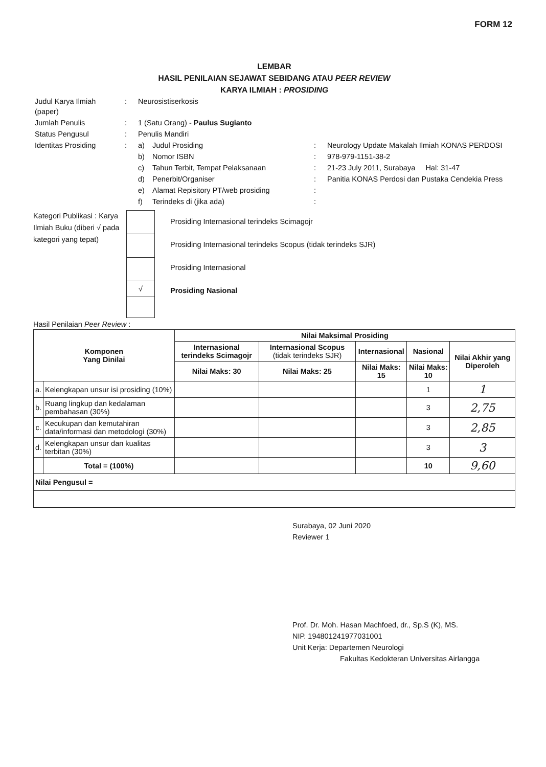FORM 12
LEMBAR
HASIL PENILAIAN SEJAWAT SEBIDANG ATAU PEER REVIEW
KARYA ILMIAH : PROSIDING
| Judul Karya Ilmiah (paper) | : | Neurosistiserkosis | | | |
| Jumlah Penulis | : | 1 (Satu Orang) - Paulus Sugianto | | | |
| Status Pengusul | : | Penulis Mandiri | | | |
| Identitas Prosiding | : | a) | Judul Prosiding | : | Neurology Update Makalah Ilmiah KONAS PERDOSI |
| | | b) | Nomor ISBN | : | 978-979-1151-38-2 |
| | | c) | Tahun Terbit, Tempat Pelaksanaan | : | 21-23 July 2011, Surabaya Hal: 31-47 |
| | | d) | Penerbit/Organiser | : | Panitia KONAS Perdosi dan Pustaka Cendekia Press |
| | | e) | Alamat Repisitory PT/web prosiding | : | |
| | | f) | Terindeks di (jika ada) | : | |
Kategori Publikasi : Karya Ilmiah Buku (diberi √ pada kategori yang tepat)
√
Prosiding Internasional terindeks Scimagojr
Prosiding Internasional terindeks Scopus (tidak terindeks SJR)
Prosiding Internasional
Prosiding Nasional
Hasil Penilaian Peer Review :
| Komponen Yang Dinilai | | Nilai Maksimal Prosiding | | | | |
| --- | --- | --- | --- | --- | --- | --- |
| | | Internasional terindeks Scimagojr | Internasional Scopus (tidak terindeks SJR) | Internasional | Nasional | Nilai Akhir yang Diperoleh |
| | | Nilai Maks: 30 | Nilai Maks: 25 | Nilai Maks: 15 | Nilai Maks: 10 | |
| a. | Kelengkapan unsur isi prosiding (10%) | | | | 1 | 1 |
| b. | Ruang lingkup dan kedalaman pembahasan (30%) | | | | 3 | 2,75 |
| c. | Kecukupan dan kemutahiran data/informasi dan metodologi (30%) | | | | 3 | 2,85 |
| d. | Kelengkapan unsur dan kualitas terbitan (30%) | | | | 3 | 3 |
| | Total = (100%) | | | | 10 | 9,60 |
| Nilai Pengusul = | | | | | | |
Surabaya, 02 Juni 2020
Reviewer 1
Prof. Dr. Moh. Hasan Machfoed, dr., Sp.S (K), MS.
NIP. 194801241977031001
Unit Kerja: Departemen Neurologi
Fakultas Kedokteran Universitas Airlangga